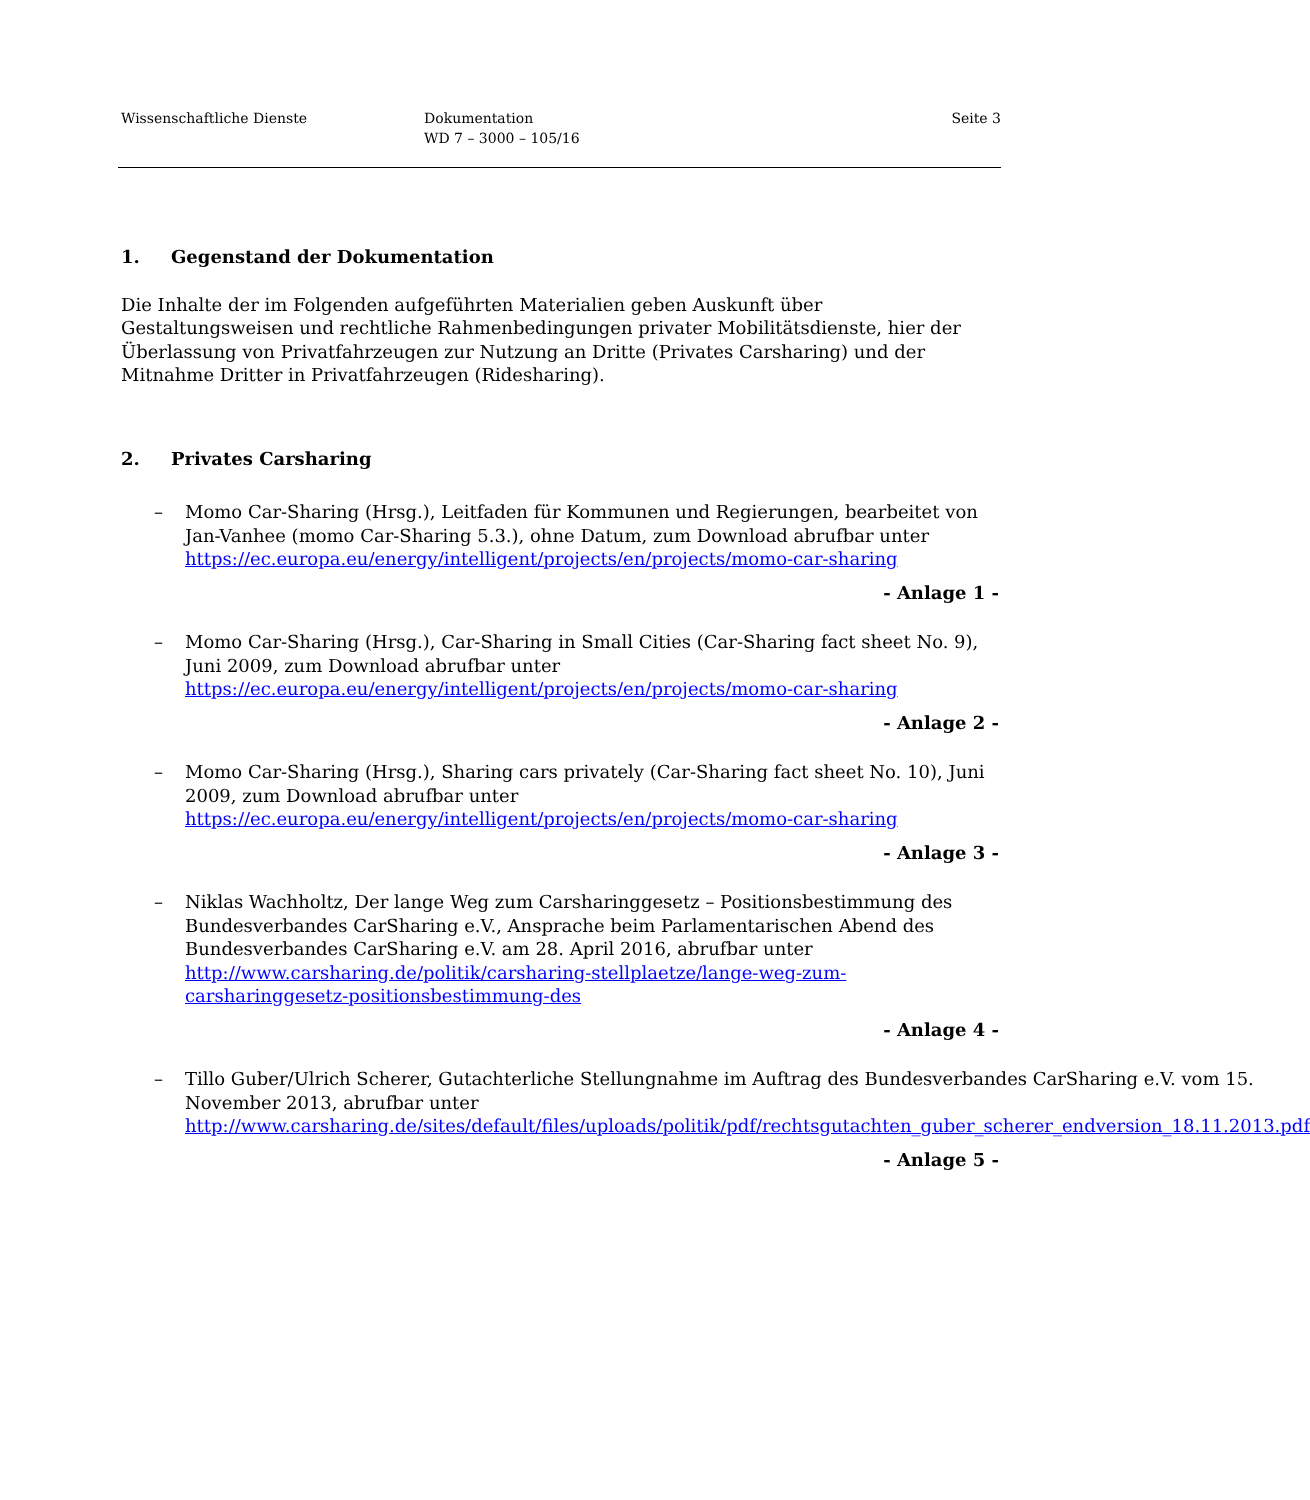Wissenschaftliche Dienste Dokumentation
WD 7 – 3000 – 105/16
Seite 3
1. Gegenstand der Dokumentation
Die Inhalte der im Folgenden aufgeführten Materialien geben Auskunft über Gestaltungsweisen und rechtliche Rahmenbedingungen privater Mobilitätsdienste, hier der Überlassung von Privatfahrzeugen zur Nutzung an Dritte (Privates Carsharing) und der Mitnahme Dritter in Privatfahrzeugen (Ridesharing).
2. Privates Carsharing
– Momo Car-Sharing (Hrsg.), Leitfaden für Kommunen und Regierungen, bearbeitet von Jan-Vanhee (momo Car-Sharing 5.3.), ohne Datum, zum Download abrufbar unter https://ec.europa.eu/energy/intelligent/projects/en/projects/momo-car-sharing
- Anlage 1 -
– Momo Car-Sharing (Hrsg.), Car-Sharing in Small Cities (Car-Sharing fact sheet No. 9), Juni 2009, zum Download abrufbar unter https://ec.europa.eu/energy/intelligent/projects/en/projects/momo-car-sharing
- Anlage 2 -
– Momo Car-Sharing (Hrsg.), Sharing cars privately (Car-Sharing fact sheet No. 10), Juni 2009, zum Download abrufbar unter https://ec.europa.eu/energy/intelligent/projects/en/projects/momo-car-sharing
- Anlage 3 -
– Niklas Wachholtz, Der lange Weg zum Carsharinggesetz – Positionsbestimmung des Bundesverbandes CarSharing e.V., Ansprache beim Parlamentarischen Abend des Bundesverbandes CarSharing e.V. am 28. April 2016, abrufbar unter http://www.carsharing.de/politik/carsharing-stellplaetze/lange-weg-zum-carsharinggesetz-positionsbestimmung-des
- Anlage 4 -
– Tillo Guber/Ulrich Scherer, Gutachterliche Stellungnahme im Auftrag des Bundesverbandes CarSharing e.V. vom 15. November 2013, abrufbar unter http://www.carsharing.de/sites/default/files/uploads/politik/pdf/rechtsgutachten_guber_scherer_endversion_18.11.2013.pdf
- Anlage 5 -